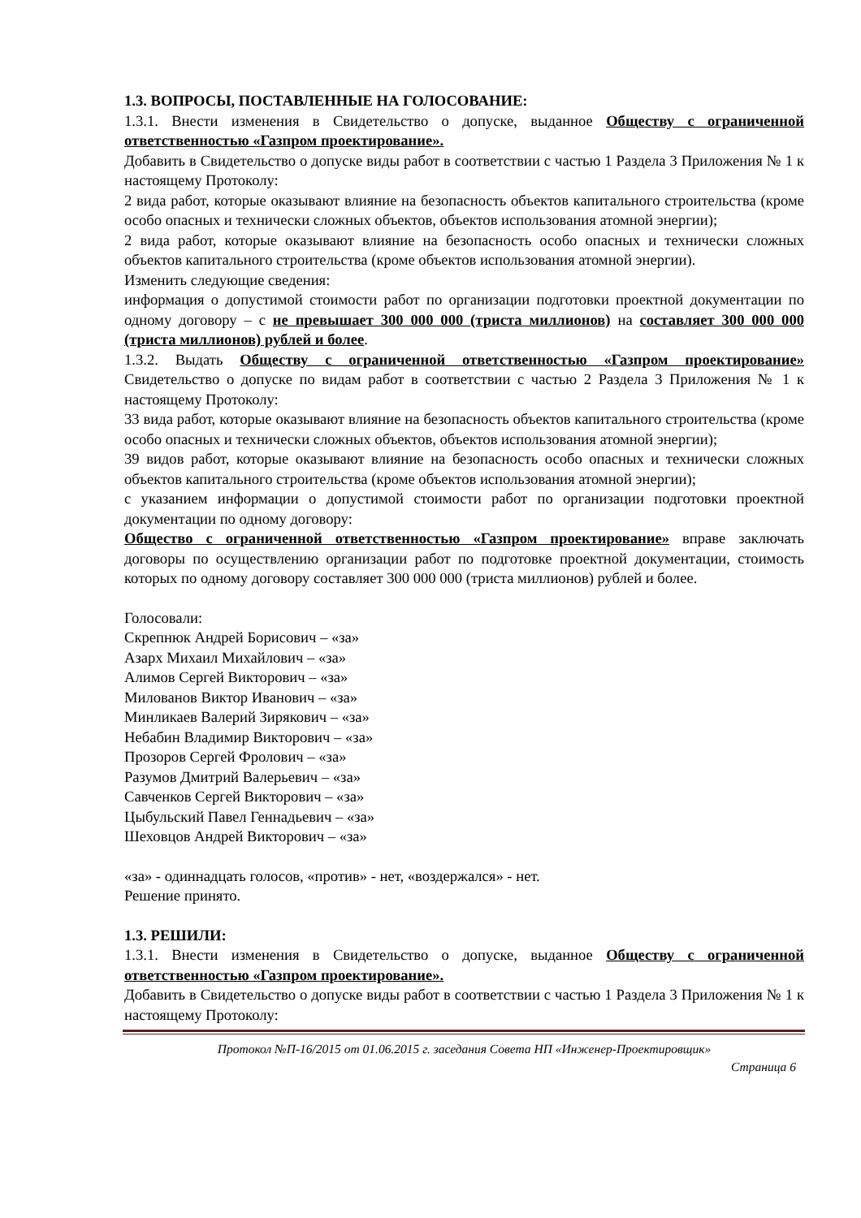1.3. ВОПРОСЫ, ПОСТАВЛЕННЫЕ НА ГОЛОСОВАНИЕ:
1.3.1. Внести изменения в Свидетельство о допуске, выданное Обществу с ограниченной ответственностью «Газпром проектирование».
Добавить в Свидетельство о допуске виды работ в соответствии с частью 1 Раздела 3 Приложения № 1 к настоящему Протоколу:
2 вида работ, которые оказывают влияние на безопасность объектов капитального строительства (кроме особо опасных и технически сложных объектов, объектов использования атомной энергии);
2 вида работ, которые оказывают влияние на безопасность особо опасных и технически сложных объектов капитального строительства (кроме объектов использования атомной энергии).
Изменить следующие сведения:
информация о допустимой стоимости работ по организации подготовки проектной документации по одному договору – с не превышает 300 000 000 (триста миллионов) на составляет 300 000 000 (триста миллионов) рублей и более.
1.3.2. Выдать Обществу с ограниченной ответственностью «Газпром проектирование» Свидетельство о допуске по видам работ в соответствии с частью 2 Раздела 3 Приложения № 1 к настоящему Протоколу:
33 вида работ, которые оказывают влияние на безопасность объектов капитального строительства (кроме особо опасных и технически сложных объектов, объектов использования атомной энергии);
39 видов работ, которые оказывают влияние на безопасность особо опасных и технически сложных объектов капитального строительства (кроме объектов использования атомной энергии);
с указанием информации о допустимой стоимости работ по организации подготовки проектной документации по одному договору:
Общество с ограниченной ответственностью «Газпром проектирование» вправе заключать договоры по осуществлению организации работ по подготовке проектной документации, стоимость которых по одному договору составляет 300 000 000 (триста миллионов) рублей и более.
Голосовали:
Скрепнюк Андрей Борисович – «за»
Азарх Михаил Михайлович – «за»
Алимов Сергей Викторович – «за»
Милованов Виктор Иванович – «за»
Минликаев Валерий Зирякович – «за»
Небабин Владимир Викторович – «за»
Прозоров Сергей Фролович – «за»
Разумов Дмитрий Валерьевич – «за»
Савченков Сергей Викторович – «за»
Цыбульский Павел Геннадьевич – «за»
Шеховцов Андрей Викторович – «за»
«за» - одиннадцать голосов, «против» - нет, «воздержался» - нет.
Решение принято.
1.3. РЕШИЛИ:
1.3.1. Внести изменения в Свидетельство о допуске, выданное Обществу с ограниченной ответственностью «Газпром проектирование».
Добавить в Свидетельство о допуске виды работ в соответствии с частью 1 Раздела 3 Приложения № 1 к настоящему Протоколу:
Протокол №П-16/2015 от 01.06.2015 г. заседания Совета НП «Инженер-Проектировщик»
Страница 6